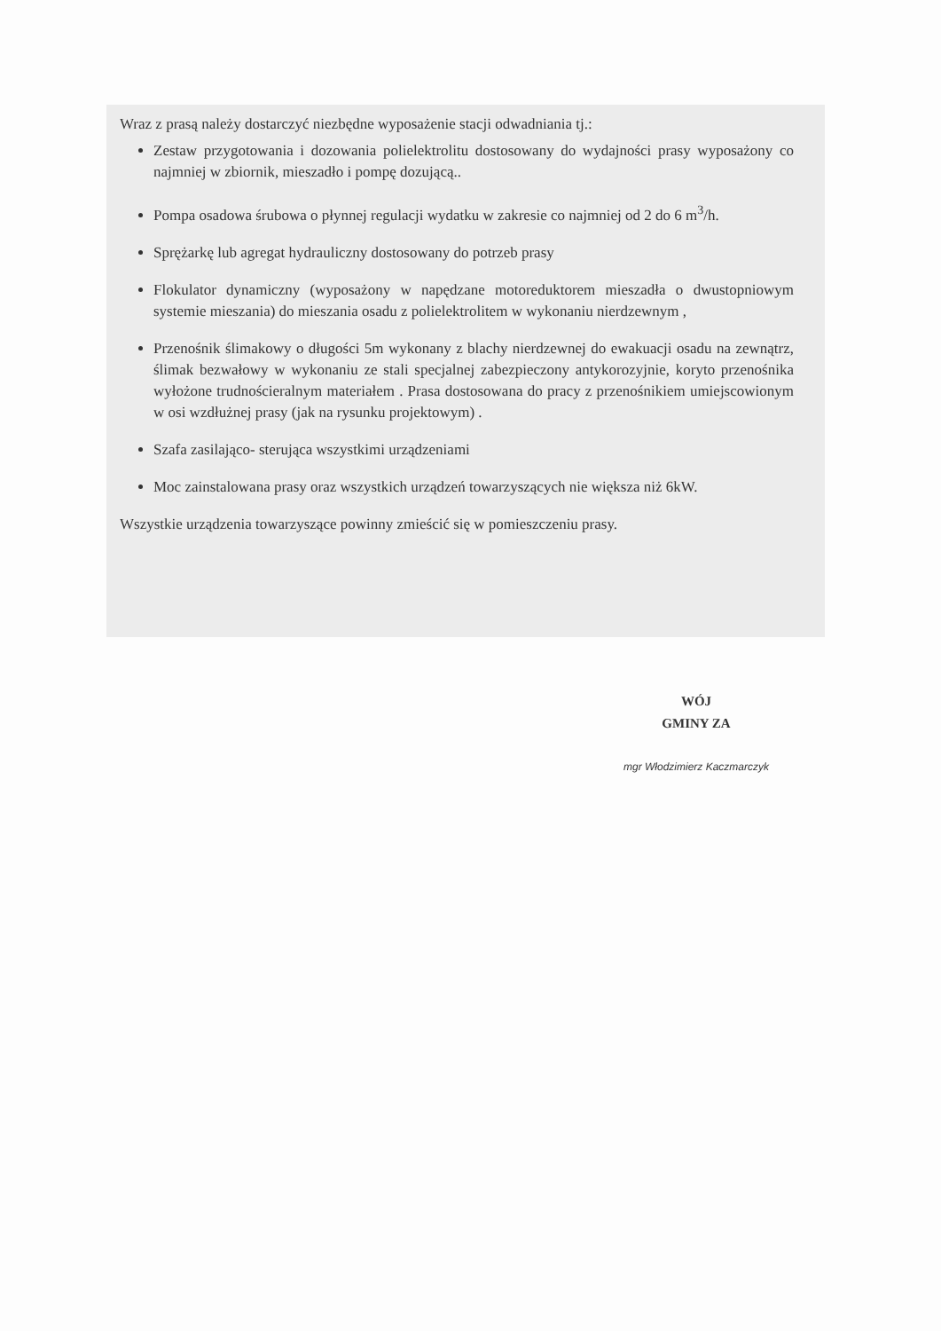Wraz z prasą należy dostarczyć niezbędne wyposażenie stacji odwadniania tj.:
Zestaw przygotowania i dozowania polielektrolitu dostosowany do wydajności prasy wyposażony co najmniej w zbiornik, mieszadło i pompę dozującą..
Pompa osadowa śrubowa o płynnej regulacji wydatku w zakresie co najmniej od 2 do 6 m<sup>3</sup>/h.
Sprężarkę lub agregat hydrauliczny dostosowany do potrzeb prasy
Flokulator dynamiczny (wyposażony w napędzane motoreduktorem mieszadła o dwustopniowym systemie mieszania) do mieszania osadu z polielektrolitem w wykonaniu nierdzewnym ,
Przenośnik ślimakowy o długości 5m wykonany z blachy nierdzewnej do ewakuacji osadu na zewnątrz, ślimak bezwałowy w wykonaniu ze stali specjalnej zabezpieczony antykorozyjnie, koryto przenośnika wyłożone trudnościeralnym materiałem . Prasa dostosowana do pracy z przenośnikiem umiejscowionym w osi wzdłużnej prasy (jak na rysunku projektowym) .
Szafa zasilająco- sterująca wszystkimi urządzeniami
Moc zainstalowana prasy oraz wszystkich urządzeń towarzyszących nie większa niż 6kW.
Wszystkie urządzenia towarzyszące powinny zmieścić się w pomieszczeniu prasy.
WÓJ
GMINY ZA
mgr Włodzimierz Kaczmarczyk